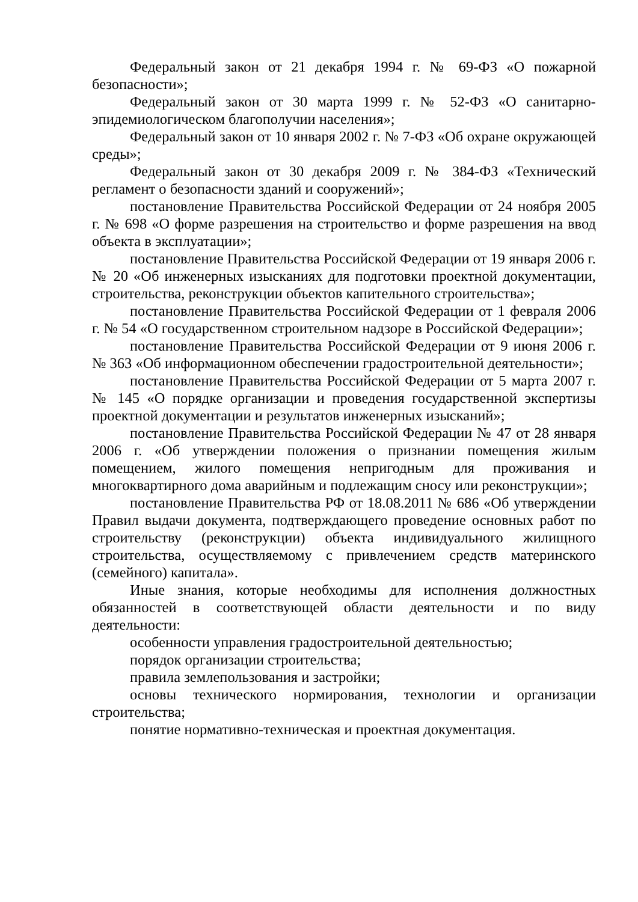Федеральный закон от 21 декабря 1994 г. № 69-ФЗ «О пожарной безопасности»;
Федеральный закон от 30 марта 1999 г. № 52-ФЗ «О санитарно-эпидемиологическом благополучии населения»;
Федеральный закон от 10 января 2002 г. № 7-ФЗ «Об охране окружающей среды»;
Федеральный закон от 30 декабря 2009 г. № 384-ФЗ «Технический регламент о безопасности зданий и сооружений»;
постановление Правительства Российской Федерации от 24 ноября 2005 г. № 698 «О форме разрешения на строительство и форме разрешения на ввод объекта в эксплуатации»;
постановление Правительства Российской Федерации от 19 января 2006 г. № 20 «Об инженерных изысканиях для подготовки проектной документации, строительства, реконструкции объектов капительного строительства»;
постановление Правительства Российской Федерации от 1 февраля 2006 г. № 54 «О государственном строительном надзоре в Российской Федерации»;
постановление Правительства Российской Федерации от 9 июня 2006 г. № 363 «Об информационном обеспечении градостроительной деятельности»;
постановление Правительства Российской Федерации от 5 марта 2007 г. № 145 «О порядке организации и проведения государственной экспертизы проектной документации и результатов инженерных изысканий»;
постановление Правительства Российской Федерации № 47 от 28 января 2006 г. «Об утверждении положения о признании помещения жилым помещением, жилого помещения непригодным для проживания и многоквартирного дома аварийным и подлежащим сносу или реконструкции»;
постановление Правительства РФ от 18.08.2011 № 686 «Об утверждении Правил выдачи документа, подтверждающего проведение основных работ по строительству (реконструкции) объекта индивидуального жилищного строительства, осуществляемому с привлечением средств материнского (семейного) капитала».
Иные знания, которые необходимы для исполнения должностных обязанностей в соответствующей области деятельности и по виду деятельности:
особенности управления градостроительной деятельностью;
порядок организации строительства;
правила землепользования и застройки;
основы технического нормирования, технологии и организации строительства;
понятие нормативно-техническая и проектная документация.